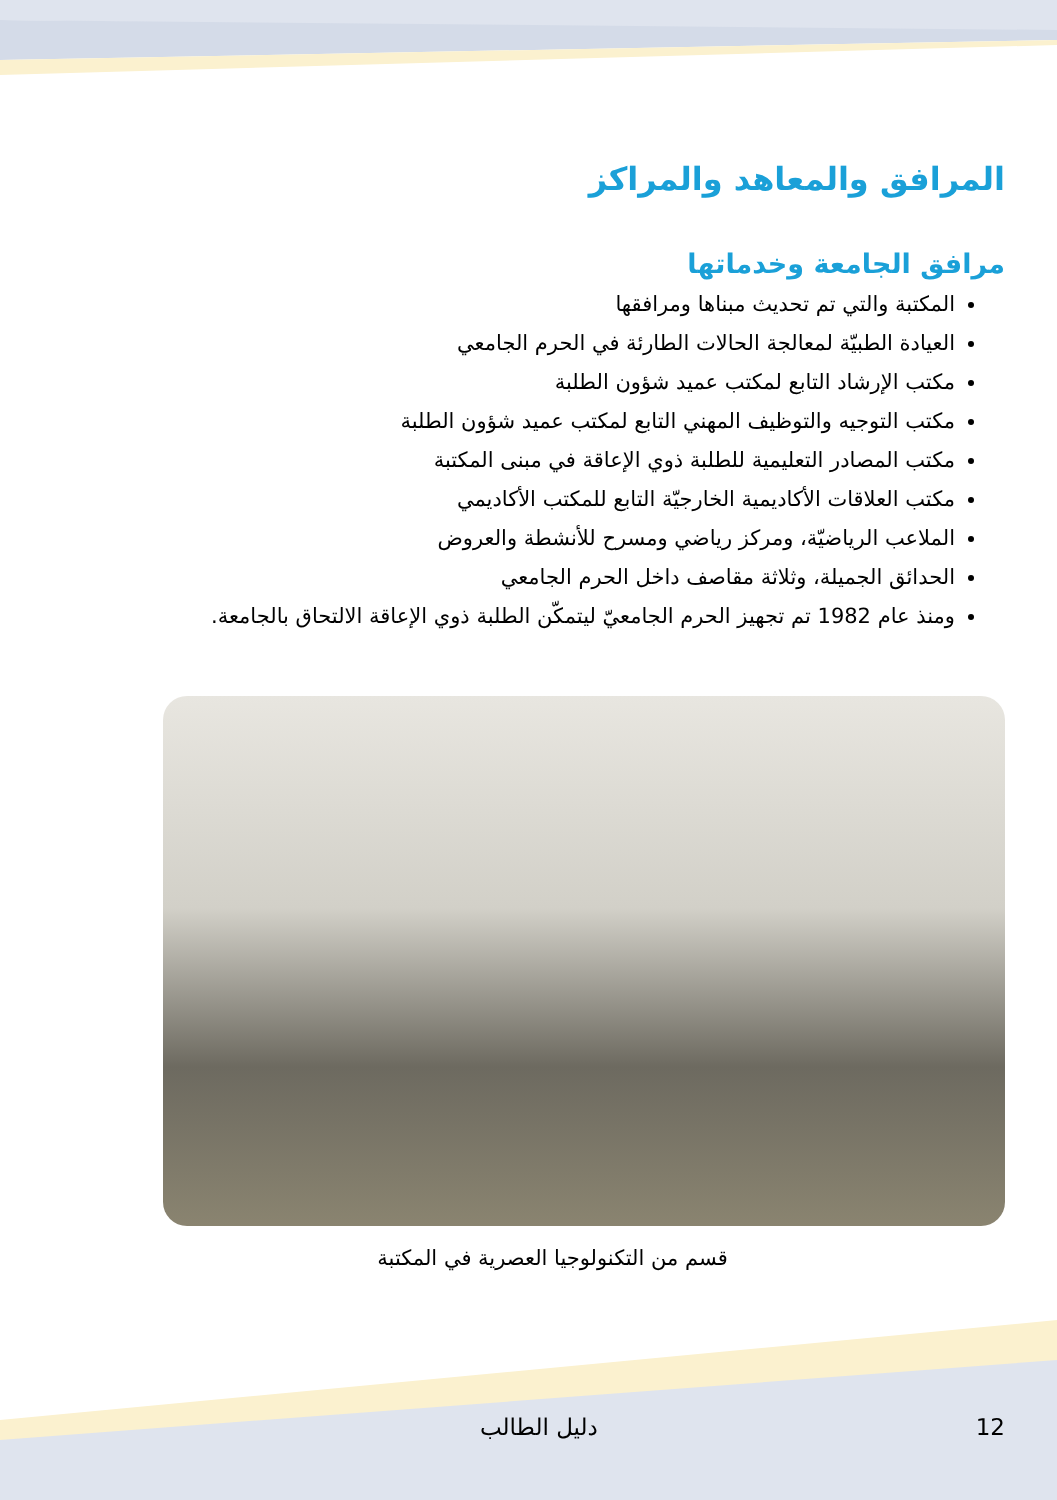المرافق والمعاهد والمراكز
مرافق الجامعة وخدماتها
المكتبة والتي تم تحديث مبناها ومرافقها
العيادة الطبيّة لمعالجة الحالات الطارئة في الحرم الجامعي
مكتب الإرشاد التابع لمكتب عميد شؤون الطلبة
مكتب التوجيه والتوظيف المهني التابع لمكتب عميد شؤون الطلبة
مكتب المصادر التعليمية للطلبة ذوي الإعاقة في مبنى المكتبة
مكتب العلاقات الأكاديمية الخارجيّة التابع للمكتب الأكاديمي
الملاعب الرياضيّة، ومركز رياضي ومسرح للأنشطة والعروض
الحدائق الجميلة، وثلاثة مقاصف داخل الحرم الجامعي
ومنذ عام 1982 تم تجهيز الحرم الجامعيّ ليتمكّن الطلبة ذوي الإعاقة الالتحاق بالجامعة.
قسم من التكنولوجيا العصرية في المكتبة
دليل الطالب 12